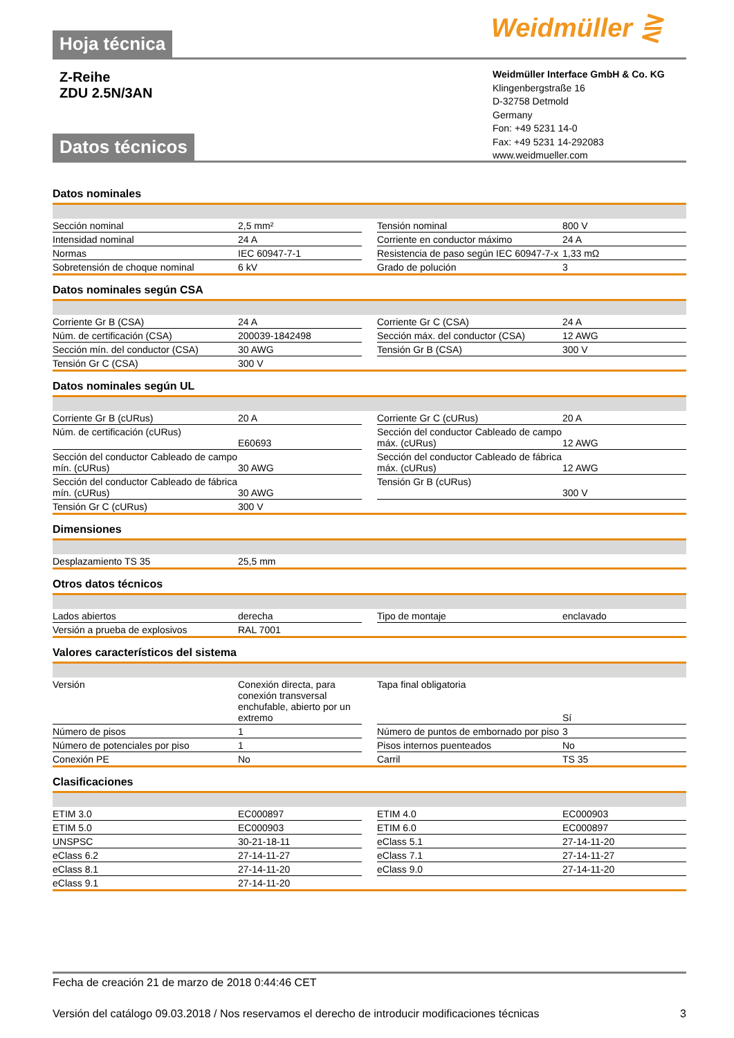Weidmüller ⋛
Hoja técnica
Z-Reihe
ZDU 2.5N/3AN
Weidmüller Interface GmbH & Co. KG
Klingenbergstraße 16
D-32758 Detmold
Germany
Fon: +49 5231 14-0
Fax: +49 5231 14-292083
www.weidmueller.com
Datos técnicos
Datos nominales
| Sección nominal | 2,5 mm² | | Tensión nominal | 800 V |
| Intensidad nominal | 24 A | | Corriente en conductor máximo | 24 A |
| Normas | IEC 60947-7-1 | | Resistencia de paso según IEC 60947-7-x | 1,33 mΩ |
| Sobretensión de choque nominal | 6 kV | | Grado de polución | 3 |
Datos nominales según CSA
| Corriente Gr B (CSA) | 24 A | | Corriente Gr C (CSA) | 24 A |
| Núm. de certificación (CSA) | 200039-1842498 | | Sección máx. del conductor (CSA) | 12 AWG |
| Sección mín. del conductor (CSA) | 30 AWG | | Tensión Gr B (CSA) | 300 V |
| Tensión Gr C (CSA) | 300 V | | | |
Datos nominales según UL
| Corriente Gr B (cURus) | 20 A | | Corriente Gr C (cURus) | 20 A |
| Núm. de certificación (cURus) | E60693 | | Sección del conductor Cableado de campo máx. (cURus) | 12 AWG |
| Sección del conductor Cableado de campo mín. (cURus) | 30 AWG | | Sección del conductor Cableado de fábrica máx. (cURus) | 12 AWG |
| Sección del conductor Cableado de fábrica mín. (cURus) | 30 AWG | | Tensión Gr B (cURus) | 300 V |
| Tensión Gr C (cURus) | 300 V | | | |
Dimensiones
| Desplazamiento TS 35 | 25,5 mm | | | |
Otros datos técnicos
| Lados abiertos | derecha | | Tipo de montaje | enclavado |
| Versión a prueba de explosivos | RAL 7001 | | | |
Valores característicos del sistema
| Versión | Conexión directa, para conexión transversal enchufable, abierto por un extremo | | Tapa final obligatoria | Sí |
| Número de pisos | 1 | | Número de puntos de embornado por piso | 3 |
| Número de potenciales por piso | 1 | | Pisos internos puenteados | No |
| Conexión PE | No | | Carril | TS 35 |
Clasificaciones
| ETIM 3.0 | EC000897 | | ETIM 4.0 | EC000903 |
| ETIM 5.0 | EC000903 | | ETIM 6.0 | EC000897 |
| UNSPSC | 30-21-18-11 | | eClass 5.1 | 27-14-11-20 |
| eClass 6.2 | 27-14-11-27 | | eClass 7.1 | 27-14-11-27 |
| eClass 8.1 | 27-14-11-20 | | eClass 9.0 | 27-14-11-20 |
| eClass 9.1 | 27-14-11-20 | | | |
Fecha de creación 21 de marzo de 2018 0:44:46 CET
Versión del catálogo 09.03.2018 / Nos reservamos el derecho de introducir modificaciones técnicas 3